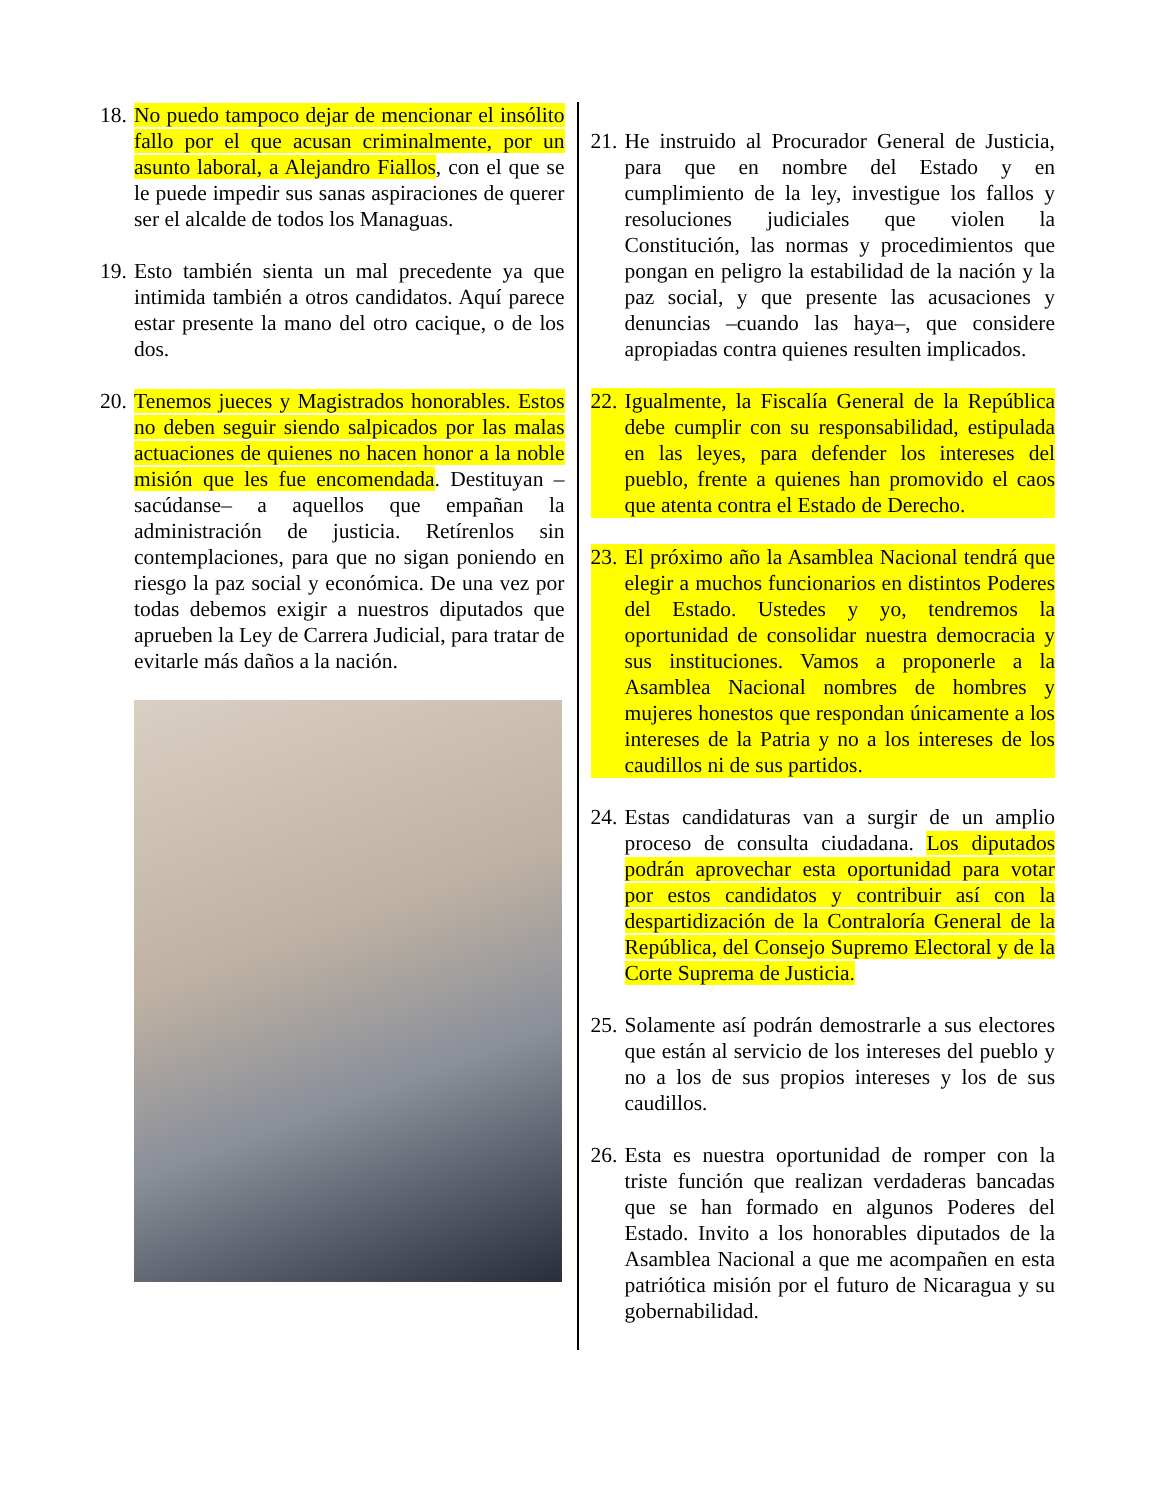18. No puedo tampoco dejar de mencionar el insólito fallo por el que acusan criminalmente, por un asunto laboral, a Alejandro Fiallos, con el que se le puede impedir sus sanas aspiraciones de querer ser el alcalde de todos los Managuas.
19. Esto también sienta un mal precedente ya que intimida también a otros candidatos. Aquí parece estar presente la mano del otro cacique, o de los dos.
20. Tenemos jueces y Magistrados honorables. Estos no deben seguir siendo salpicados por las malas actuaciones de quienes no hacen honor a la noble misión que les fue encomendada. Destituyan –sacúdanse– a aquellos que empañan la administración de justicia. Retírenlos sin contemplaciones, para que no sigan poniendo en riesgo la paz social y económica. De una vez por todas debemos exigir a nuestros diputados que aprueben la Ley de Carrera Judicial, para tratar de evitarle más daños a la nación.
21. He instruido al Procurador General de Justicia, para que en nombre del Estado y en cumplimiento de la ley, investigue los fallos y resoluciones judiciales que violen la Constitución, las normas y procedimientos que pongan en peligro la estabilidad de la nación y la paz social, y que presente las acusaciones y denuncias –cuando las haya–, que considere apropiadas contra quienes resulten implicados.
22. Igualmente, la Fiscalía General de la República debe cumplir con su responsabilidad, estipulada en las leyes, para defender los intereses del pueblo, frente a quienes han promovido el caos que atenta contra el Estado de Derecho.
23. El próximo año la Asamblea Nacional tendrá que elegir a muchos funcionarios en distintos Poderes del Estado. Ustedes y yo, tendremos la oportunidad de consolidar nuestra democracia y sus instituciones. Vamos a proponerle a la Asamblea Nacional nombres de hombres y mujeres honestos que respondan únicamente a los intereses de la Patria y no a los intereses de los caudillos ni de sus partidos.
24. Estas candidaturas van a surgir de un amplio proceso de consulta ciudadana. Los diputados podrán aprovechar esta oportunidad para votar por estos candidatos y contribuir así con la despartidización de la Contraloría General de la República, del Consejo Supremo Electoral y de la Corte Suprema de Justicia.
25. Solamente así podrán demostrarle a sus electores que están al servicio de los intereses del pueblo y no a los de sus propios intereses y los de sus caudillos.
26. Esta es nuestra oportunidad de romper con la triste función que realizan verdaderas bancadas que se han formado en algunos Poderes del Estado. Invito a los honorables diputados de la Asamblea Nacional a que me acompañen en esta patriótica misión por el futuro de Nicaragua y su gobernabilidad.